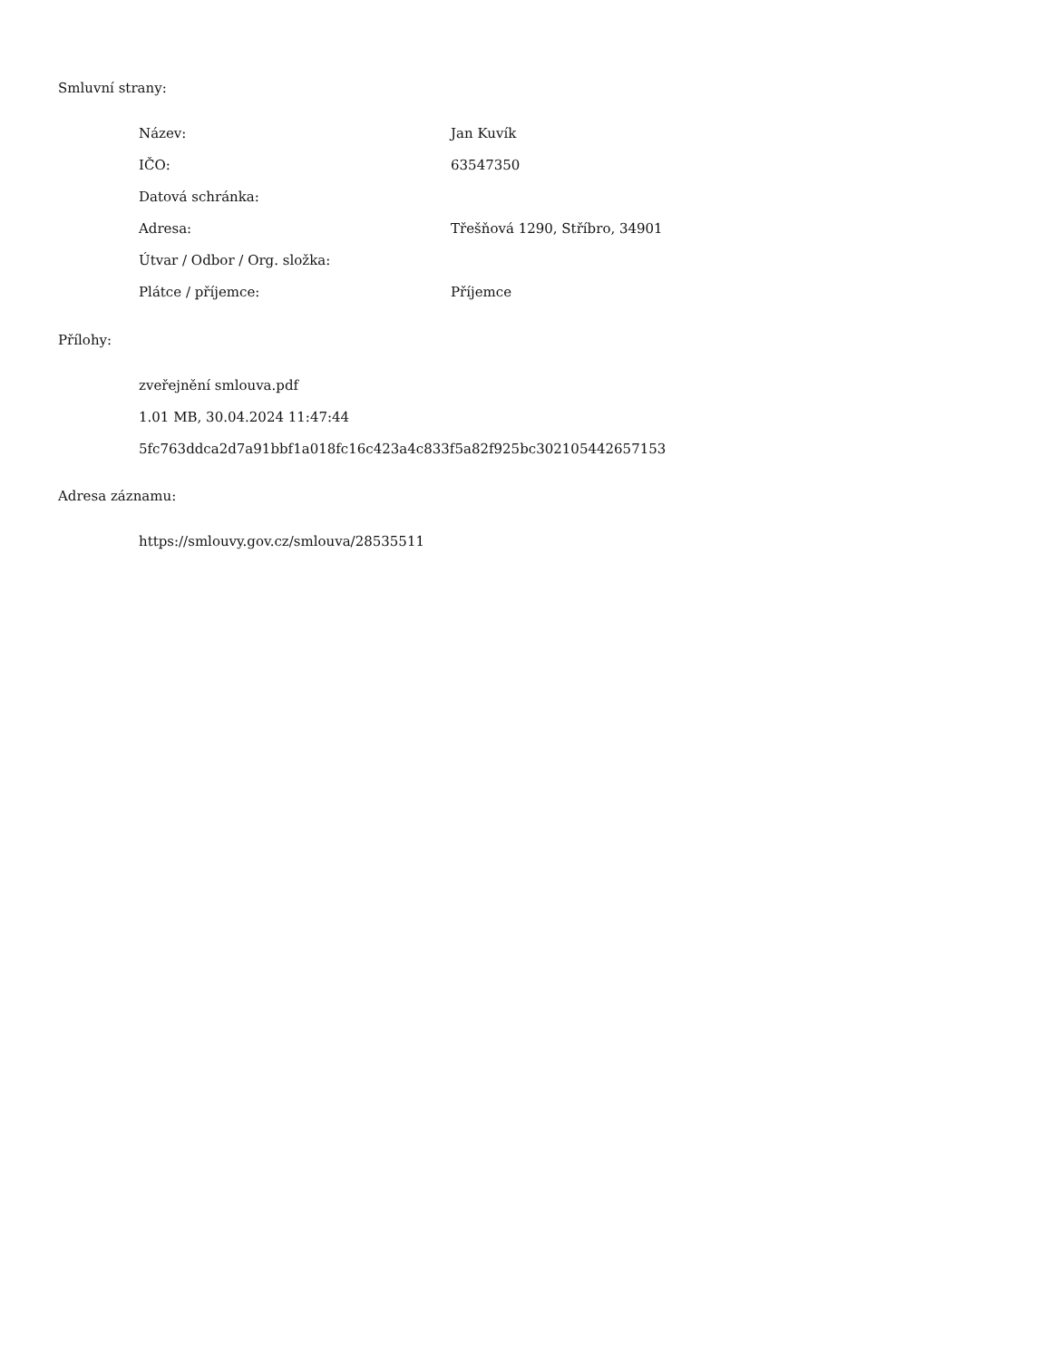Smluvní strany:
| Název: | Jan Kuvík |
| IČO: | 63547350 |
| Datová schránka: | |
| Adresa: | Třešňová 1290, Stříbro, 34901 |
| Útvar / Odbor / Org. složka: | |
| Plátce / příjemce: | Příjemce |
Přílohy:
zveřejnění smlouva.pdf
1.01 MB, 30.04.2024 11:47:44
5fc763ddca2d7a91bbf1a018fc16c423a4c833f5a82f925bc302105442657153
Adresa záznamu:
https://smlouvy.gov.cz/smlouva/28535511